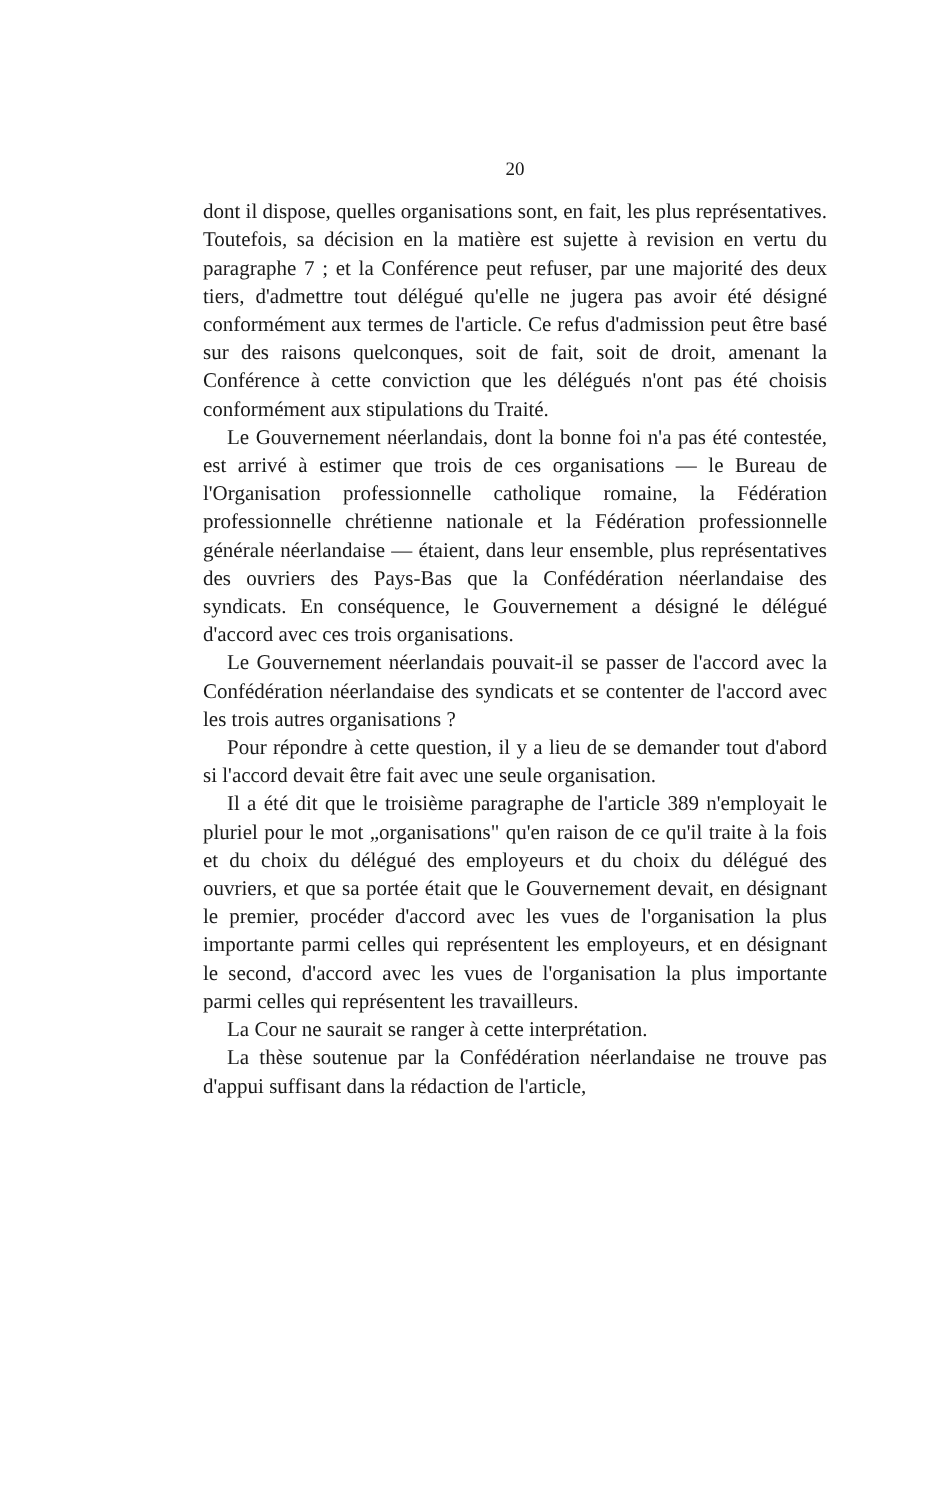20
dont il dispose, quelles organisations sont, en fait, les plus représentatives. Toutefois, sa décision en la matière est sujette à revision en vertu du paragraphe 7 ; et la Conférence peut refuser, par une majorité des deux tiers, d'admettre tout délégué qu'elle ne jugera pas avoir été désigné conformément aux termes de l'article. Ce refus d'admission peut être basé sur des raisons quelconques, soit de fait, soit de droit, amenant la Conférence à cette conviction que les délégués n'ont pas été choisis conformément aux stipulations du Traité.
Le Gouvernement néerlandais, dont la bonne foi n'a pas été contestée, est arrivé à estimer que trois de ces organisations — le Bureau de l'Organisation professionnelle catholique romaine, la Fédération professionnelle chrétienne nationale et la Fédération professionnelle générale néerlandaise — étaient, dans leur ensemble, plus représentatives des ouvriers des Pays-Bas que la Confédération néerlandaise des syndicats. En conséquence, le Gouvernement a désigné le délégué d'accord avec ces trois organisations.
Le Gouvernement néerlandais pouvait-il se passer de l'accord avec la Confédération néerlandaise des syndicats et se contenter de l'accord avec les trois autres organisations ?
Pour répondre à cette question, il y a lieu de se demander tout d'abord si l'accord devait être fait avec une seule organisation.
Il a été dit que le troisième paragraphe de l'article 389 n'employait le pluriel pour le mot „organisations" qu'en raison de ce qu'il traite à la fois et du choix du délégué des employeurs et du choix du délégué des ouvriers, et que sa portée était que le Gouvernement devait, en désignant le premier, procéder d'accord avec les vues de l'organisation la plus importante parmi celles qui représentent les employeurs, et en désignant le second, d'accord avec les vues de l'organisation la plus importante parmi celles qui représentent les travailleurs.
La Cour ne saurait se ranger à cette interprétation.
La thèse soutenue par la Confédération néerlandaise ne trouve pas d'appui suffisant dans la rédaction de l'article,